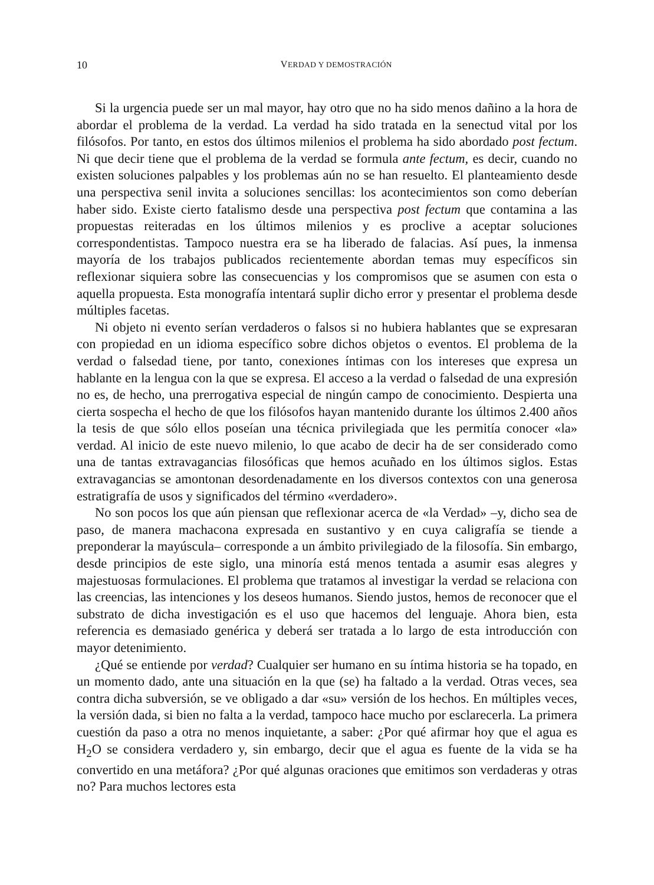10 VERDAD Y DEMOSTRACIÓN
Si la urgencia puede ser un mal mayor, hay otro que no ha sido menos dañino a la hora de abordar el problema de la verdad. La verdad ha sido tratada en la senectud vital por los filósofos. Por tanto, en estos dos últimos milenios el problema ha sido abordado post fectum. Ni que decir tiene que el problema de la verdad se formula ante fectum, es decir, cuando no existen soluciones palpables y los problemas aún no se han resuelto. El planteamiento desde una perspectiva senil invita a soluciones sencillas: los acontecimientos son como deberían haber sido. Existe cierto fatalismo desde una perspectiva post fectum que contamina a las propuestas reiteradas en los últimos milenios y es proclive a aceptar soluciones correspondentistas. Tampoco nuestra era se ha liberado de falacias. Así pues, la inmensa mayoría de los trabajos publicados recientemente abordan temas muy específicos sin reflexionar siquiera sobre las consecuencias y los compromisos que se asumen con esta o aquella propuesta. Esta monografía intentará suplir dicho error y presentar el problema desde múltiples facetas.
Ni objeto ni evento serían verdaderos o falsos si no hubiera hablantes que se expresaran con propiedad en un idioma específico sobre dichos objetos o eventos. El problema de la verdad o falsedad tiene, por tanto, conexiones íntimas con los intereses que expresa un hablante en la lengua con la que se expresa. El acceso a la verdad o falsedad de una expresión no es, de hecho, una prerrogativa especial de ningún campo de conocimiento. Despierta una cierta sospecha el hecho de que los filósofos hayan mantenido durante los últimos 2.400 años la tesis de que sólo ellos poseían una técnica privilegiada que les permitía conocer «la» verdad. Al inicio de este nuevo milenio, lo que acabo de decir ha de ser considerado como una de tantas extravagancias filosóficas que hemos acuñado en los últimos siglos. Estas extravagancias se amontonan desordenadamente en los diversos contextos con una generosa estratigrafía de usos y significados del término «verdadero».
No son pocos los que aún piensan que reflexionar acerca de «la Verdad» –y, dicho sea de paso, de manera machacona expresada en sustantivo y en cuya caligrafía se tiende a preponderar la mayúscula– corresponde a un ámbito privilegiado de la filosofía. Sin embargo, desde principios de este siglo, una minoría está menos tentada a asumir esas alegres y majestuosas formulaciones. El problema que tratamos al investigar la verdad se relaciona con las creencias, las intenciones y los deseos humanos. Siendo justos, hemos de reconocer que el substrato de dicha investigación es el uso que hacemos del lenguaje. Ahora bien, esta referencia es demasiado genérica y deberá ser tratada a lo largo de esta introducción con mayor detenimiento.
¿Qué se entiende por verdad? Cualquier ser humano en su íntima historia se ha topado, en un momento dado, ante una situación en la que (se) ha faltado a la verdad. Otras veces, sea contra dicha subversión, se ve obligado a dar «su» versión de los hechos. En múltiples veces, la versión dada, si bien no falta a la verdad, tampoco hace mucho por esclarecerla. La primera cuestión da paso a otra no menos inquietante, a saber: ¿Por qué afirmar hoy que el agua es H<sub>2</sub>O se considera verdadero y, sin embargo, decir que el agua es fuente de la vida se ha convertido en una metáfora? ¿Por qué algunas oraciones que emitimos son verdaderas y otras no? Para muchos lectores esta